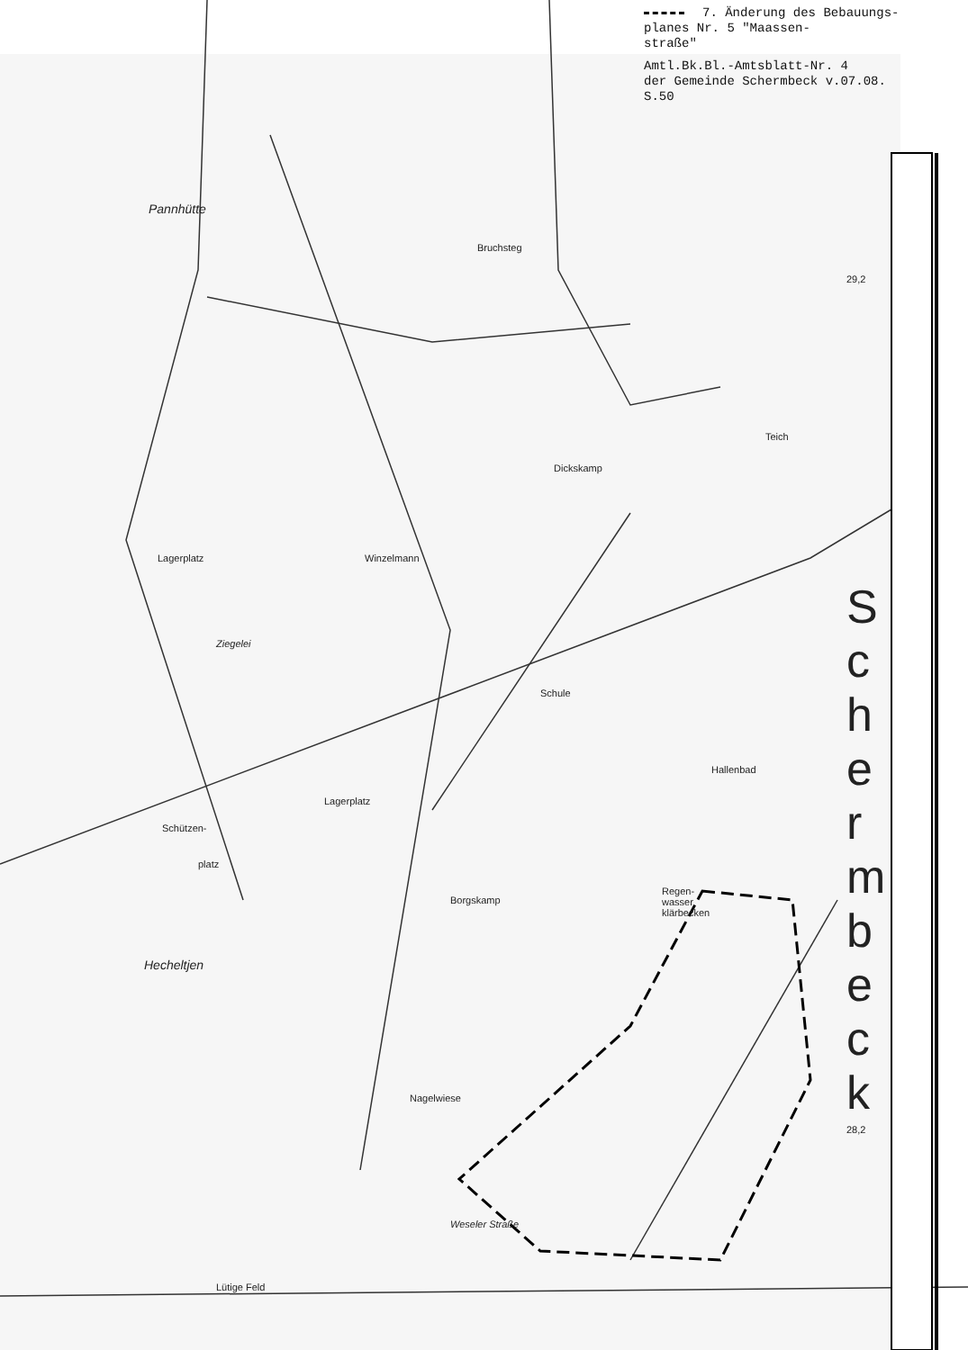7. Änderung des Bebauungs-
planes Nr. 5 "Maassen-
straße"
Amtl.Bk.Bl.-Amtsblatt-Nr. 4
der Gemeinde Schermbeck v.07.08.
S.50
Pannhütte
Bruchsteg
29,2
Teich
Dickskamp
Lagerplatz Winzelmann
Ziegelei
Schule
Hallenbad
Lagerplatz
Schützen-
platz
Borgskamp
Regen-
wasser
klärbecken
Hecheltjen
Nagelwiese
28,2
Weseler Straße
Lütige Feld
S c h e r m b e c k